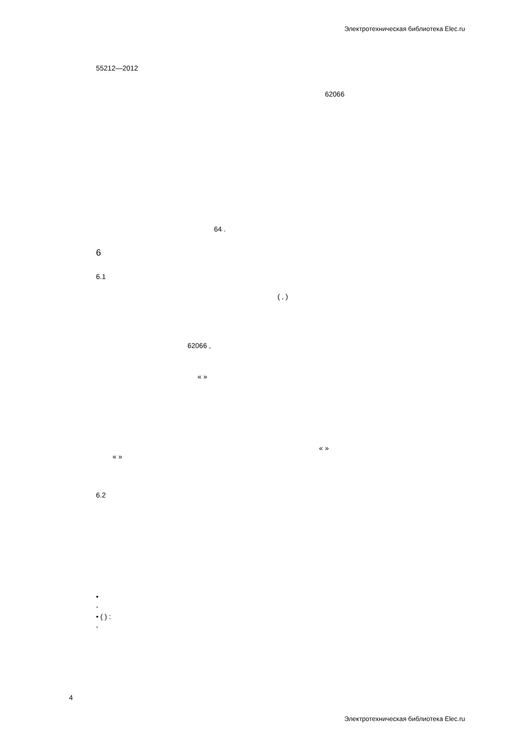Электротехническая библиотека Elec.ru
55212—2012
62066
64 .
6
6.1
( , )
62066 ,
« »
« »
« »
6.2
•
-
• ( ) :
-
4
Электротехническая библиотека Elec.ru